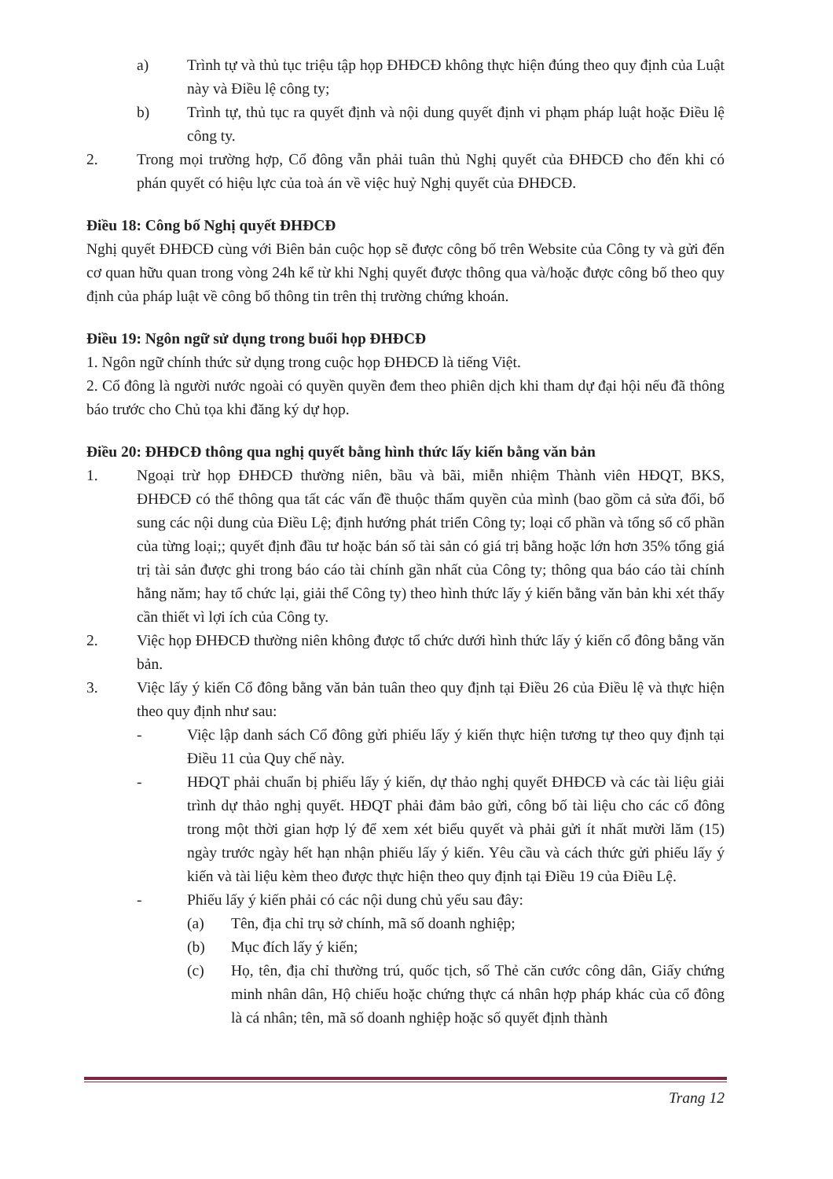a) Trình tự và thủ tục triệu tập họp ĐHĐCĐ không thực hiện đúng theo quy định của Luật này và Điều lệ công ty;
b) Trình tự, thủ tục ra quyết định và nội dung quyết định vi phạm pháp luật hoặc Điều lệ công ty.
2. Trong mọi trường hợp, Cổ đông vẫn phải tuân thủ Nghị quyết của ĐHĐCĐ cho đến khi có phán quyết có hiệu lực của toà án về việc huỷ Nghị quyết của ĐHĐCĐ.
Điều 18: Công bố Nghị quyết ĐHĐCĐ
Nghị quyết ĐHĐCĐ cùng với Biên bản cuộc họp sẽ được công bố trên Website của Công ty và gửi đến cơ quan hữu quan trong vòng 24h kể từ khi Nghị quyết được thông qua và/hoặc được công bố theo quy định của pháp luật về công bố thông tin trên thị trường chứng khoán.
Điều 19: Ngôn ngữ sử dụng trong buổi họp ĐHĐCĐ
1. Ngôn ngữ chính thức sử dụng trong cuộc họp ĐHĐCĐ là tiếng Việt.
2. Cổ đông là người nước ngoài có quyền quyền đem theo phiên dịch khi tham dự đại hội nếu đã thông báo trước cho Chủ tọa khi đăng ký dự họp.
Điều 20: ĐHĐCĐ thông qua nghị quyết bằng hình thức lấy kiến bằng văn bản
1. Ngoại trừ họp ĐHĐCĐ thường niên, bầu và bãi, miễn nhiệm Thành viên HĐQT, BKS, ĐHĐCĐ có thể thông qua tất các vấn đề thuộc thẩm quyền của mình (bao gồm cả sửa đổi, bổ sung các nội dung của Điều Lệ; định hướng phát triển Công ty; loại cổ phần và tổng số cổ phần của từng loại;; quyết định đầu tư hoặc bán số tài sản có giá trị bằng hoặc lớn hơn 35% tổng giá trị tài sản được ghi trong báo cáo tài chính gần nhất của Công ty; thông qua báo cáo tài chính hằng năm; hay tổ chức lại, giải thể Công ty) theo hình thức lấy ý kiến bằng văn bản khi xét thấy cần thiết vì lợi ích của Công ty.
2. Việc họp ĐHĐCĐ thường niên không được tổ chức dưới hình thức lấy ý kiến cổ đông bằng văn bản.
3. Việc lấy ý kiến Cổ đông bằng văn bản tuân theo quy định tại Điều 26 của Điều lệ và thực hiện theo quy định như sau:
- Việc lập danh sách Cổ đông gửi phiếu lấy ý kiến thực hiện tương tự theo quy định tại Điều 11 của Quy chế này.
- HĐQT phải chuẩn bị phiếu lấy ý kiến, dự thảo nghị quyết ĐHĐCĐ và các tài liệu giải trình dự thảo nghị quyết. HĐQT phải đảm bảo gửi, công bố tài liệu cho các cổ đông trong một thời gian hợp lý để xem xét biểu quyết và phải gửi ít nhất mười lăm (15) ngày trước ngày hết hạn nhận phiếu lấy ý kiến. Yêu cầu và cách thức gửi phiếu lấy ý kiến và tài liệu kèm theo được thực hiện theo quy định tại Điều 19 của Điều Lệ.
- Phiếu lấy ý kiến phải có các nội dung chủ yếu sau đây:
(a) Tên, địa chỉ trụ sở chính, mã số doanh nghiệp;
(b) Mục đích lấy ý kiến;
(c) Họ, tên, địa chỉ thường trú, quốc tịch, số Thẻ căn cước công dân, Giấy chứng minh nhân dân, Hộ chiếu hoặc chứng thực cá nhân hợp pháp khác của cổ đông là cá nhân; tên, mã số doanh nghiệp hoặc số quyết định thành
Trang 12